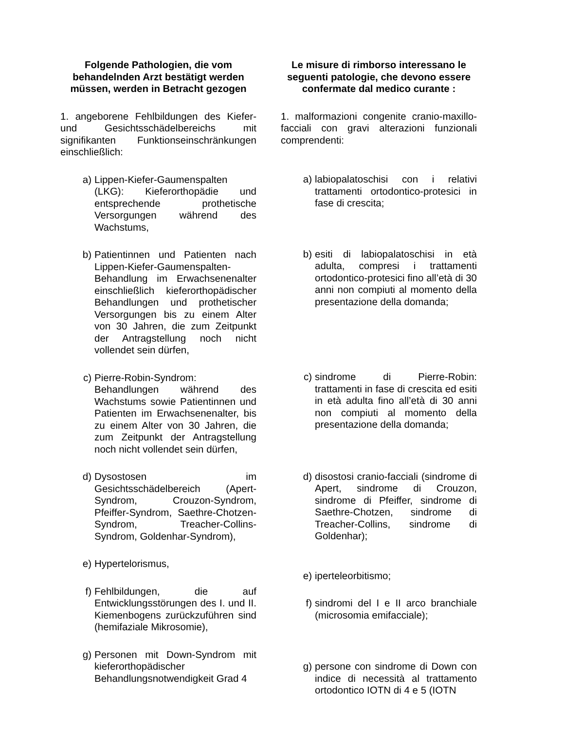Folgende Pathologien, die vom behandelnden Arzt bestätigt werden müssen, werden in Betracht gezogen
1. angeborene Fehlbildungen des Kiefer- und Gesichtsschädelbereichs mit signifikanten Funktionseinschränkungen einschließlich:
a) Lippen-Kiefer-Gaumenspalten (LKG): Kieferorthopädie und entsprechende prothetische Versorgungen während des Wachstums,
b) Patientinnen und Patienten nach Lippen-Kiefer-Gaumenspalten-Behandlung im Erwachsenenalter einschließlich kieferorthopädischer Behandlungen und prothetischer Versorgungen bis zu einem Alter von 30 Jahren, die zum Zeitpunkt der Antragstellung noch nicht vollendet sein dürfen,
c) Pierre-Robin-Syndrom: Behandlungen während des Wachstums sowie Patientinnen und Patienten im Erwachsenenalter, bis zu einem Alter von 30 Jahren, die zum Zeitpunkt der Antragstellung noch nicht vollendet sein dürfen,
d) Dysostosen im Gesichtsschädelbereich (Apert-Syndrom, Crouzon-Syndrom, Pfeiffer-Syndrom, Saethre-Chotzen-Syndrom, Treacher-Collins-Syndrom, Goldenhar-Syndrom),
e) Hypertelorismus,
f) Fehlbildungen, die auf Entwicklungsstörungen des I. und II. Kiemenbogens zurückzuführen sind (hemifaziale Mikrosomie),
g) Personen mit Down-Syndrom mit kieferorthopädischer Behandlungsnotwendigkeit Grad 4
Le misure di rimborso interessano le seguenti patologie, che devono essere confermate dal medico curante :
1. malformazioni congenite cranio-maxillo-facciali con gravi alterazioni funzionali comprendenti:
a) labiopalatoschisi con i relativi trattamenti ortodontico-protesici in fase di crescita;
b) esiti di labiopalatoschisi in età adulta, compresi i trattamenti ortodontico-protesici fino all’età di 30 anni non compiuti al momento della presentazione della domanda;
c) sindrome di Pierre-Robin: trattamenti in fase di crescita ed esiti in età adulta fino all’età di 30 anni non compiuti al momento della presentazione della domanda;
d) disostosi cranio-facciali (sindrome di Apert, sindrome di Crouzon, sindrome di Pfeiffer, sindrome di Saethre-Chotzen, sindrome di Treacher-Collins, sindrome di Goldenhar);
e) iperteleorbitismo;
f) sindromi del I e II arco branchiale (microsomia emifacciale);
g) persone con sindrome di Down con indice di necessità al trattamento ortodontico IOTN di 4 e 5 (IOTN